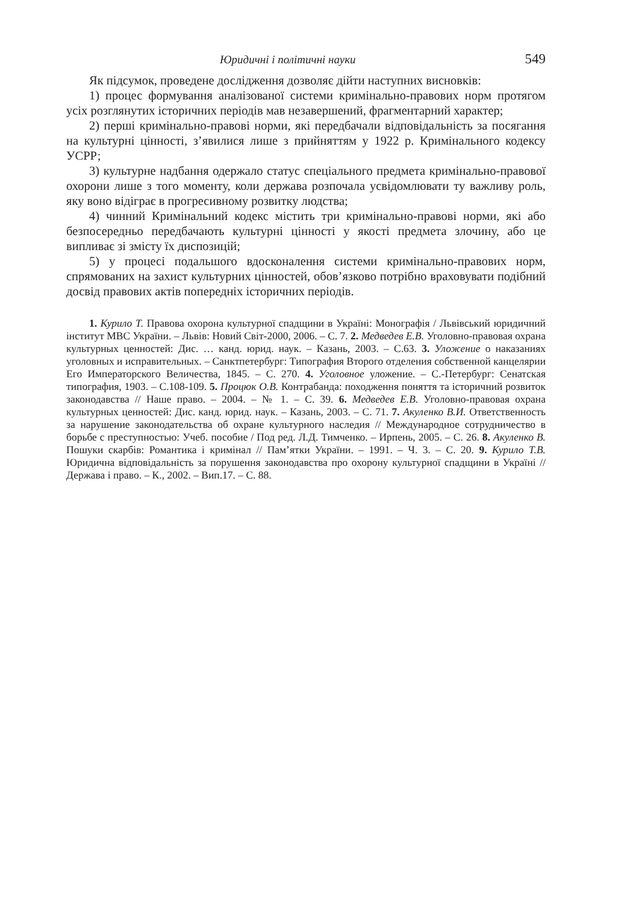Юридичні і політичні науки 549
Як підсумок, проведене дослідження дозволяє дійти наступних висновків:
1) процес формування аналізованої системи кримінально-правових норм протягом усіх розглянутих історичних періодів мав незавершений, фрагментарний характер;
2) перші кримінально-правові норми, які передбачали відповідальність за посягання на культурні цінності, з’явилися лише з прийняттям у 1922 р. Кримінального кодексу УСРР;
3) культурне надбання одержало статус спеціального предмета кримінально-правової охорони лише з того моменту, коли держава розпочала усвідомлювати ту важливу роль, яку воно відіграє в прогресивному розвитку людства;
4) чинний Кримінальний кодекс містить три кримінально-правові норми, які або безпосередньо передбачають культурні цінності у якості предмета злочину, або це випливає зі змісту їх диспозицій;
5) у процесі подальшого вдосконалення системи кримінально-правових норм, спрямованих на захист культурних цінностей, обов’язково потрібно враховувати подібний досвід правових актів попередніх історичних періодів.
1. Курило Т. Правова охорона культурної спадщини в Україні: Монографія / Львівський юридичний інститут МВС України. – Львів: Новий Світ-2000, 2006. – С. 7. 2. Медведев Е.В. Уголовно-правовая охрана культурных ценностей: Дис. … канд. юрид. наук. – Казань, 2003. – С.63. 3. Уложение о наказаниях уголовных и исправительных. – Санктпетербург: Типография Второго отделения собственной канцелярии Его Императорского Величества, 1845. – С. 270. 4. Уголовное уложение. – С.-Петербург: Сенатская типография, 1903. – С.108-109. 5. Процюк О.В. Контрабанда: походження поняття та історичний розвиток законодавства // Наше право. – 2004. – № 1. – С. 39. 6. Медведев Е.В. Уголовно-правовая охрана культурных ценностей: Дис. канд. юрид. наук. – Казань, 2003. – С. 71. 7. Акуленко В.И. Ответственность за нарушение законодательства об охране культурного наследия // Международное сотрудничество в борьбе с преступностью: Учеб. пособие / Под ред. Л.Д. Тимченко. – Ирпень, 2005. – С. 26. 8. Акуленко В. Пошуки скарбів: Романтика і кримінал // Пам’ятки України. – 1991. – Ч. 3. – С. 20. 9. Курило Т.В. Юридична відповідальність за порушення законодавства про охорону культурної спадщини в Україні // Держава і право. – К., 2002. – Вип.17. – С. 88.